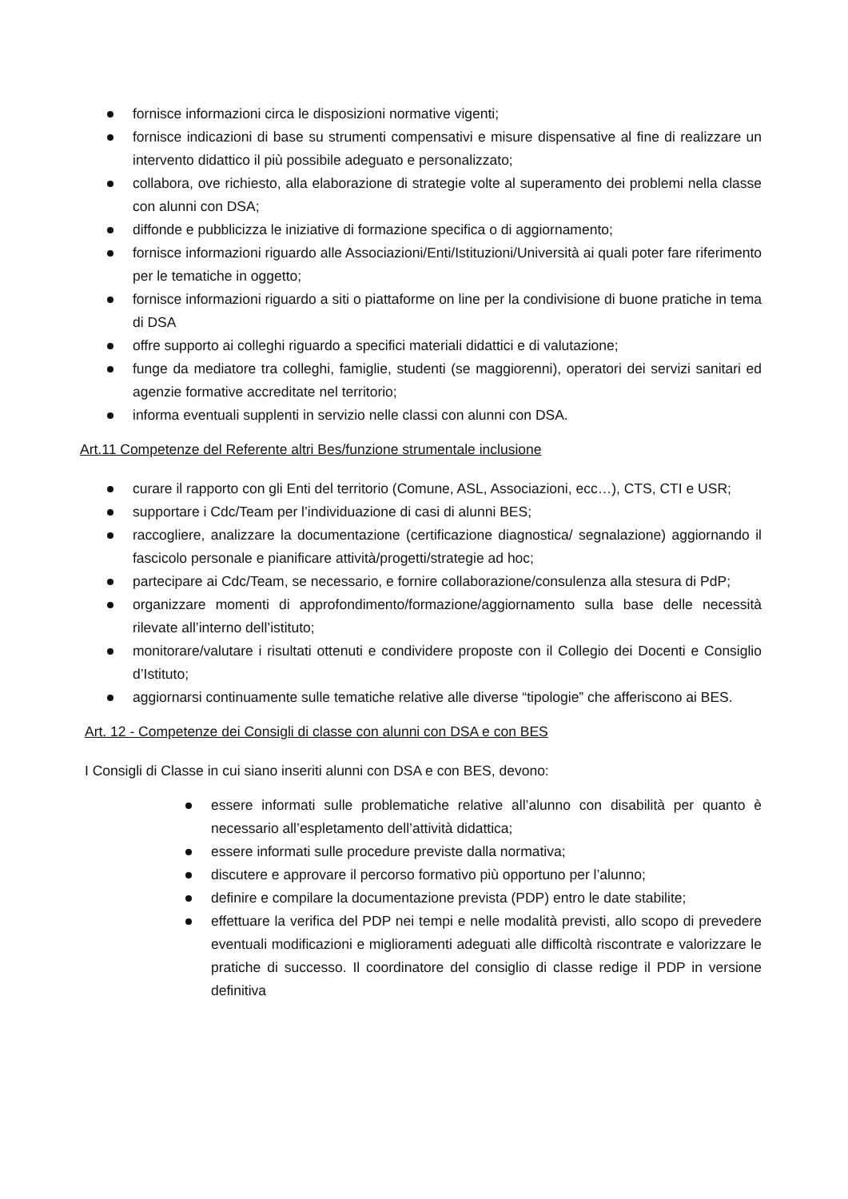fornisce informazioni circa le disposizioni normative vigenti;
fornisce indicazioni di base su strumenti compensativi e misure dispensative al fine di realizzare un intervento didattico il più possibile adeguato e personalizzato;
collabora, ove richiesto, alla elaborazione di strategie volte al superamento dei problemi nella classe con alunni con DSA;
diffonde e pubblicizza le iniziative di formazione specifica o di aggiornamento;
fornisce informazioni riguardo alle Associazioni/Enti/Istituzioni/Università ai quali poter fare riferimento per le tematiche in oggetto;
fornisce informazioni riguardo a siti o piattaforme on line per la condivisione di buone pratiche in tema di DSA
offre supporto ai colleghi riguardo a specifici materiali didattici e di valutazione;
funge da mediatore tra colleghi, famiglie, studenti (se maggiorenni), operatori dei servizi sanitari ed agenzie formative accreditate nel territorio;
informa eventuali supplenti in servizio nelle classi con alunni con DSA.
Art.11 Competenze del Referente altri Bes/funzione strumentale inclusione
curare il rapporto con gli Enti del territorio (Comune, ASL, Associazioni, ecc…), CTS, CTI e USR;
supportare i Cdc/Team per l’individuazione di casi di alunni BES;
raccogliere, analizzare la documentazione (certificazione diagnostica/ segnalazione) aggiornando il fascicolo personale e pianificare attività/progetti/strategie ad hoc;
partecipare ai Cdc/Team, se necessario, e fornire collaborazione/consulenza alla stesura di PdP;
organizzare momenti di approfondimento/formazione/aggiornamento sulla base delle necessità rilevate all’interno dell’istituto;
monitorare/valutare i risultati ottenuti e condividere proposte con il Collegio dei Docenti e Consiglio d’Istituto;
aggiornarsi continuamente sulle tematiche relative alle diverse “tipologie” che afferiscono ai BES.
Art. 12 - Competenze dei Consigli di classe con alunni con DSA e con BES
I Consigli di Classe in cui siano inseriti alunni con DSA e con BES, devono:
essere informati sulle problematiche relative all’alunno con disabilità per quanto è necessario all’espletamento dell’attività didattica;
essere informati sulle procedure previste dalla normativa;
discutere e approvare il percorso formativo più opportuno per l’alunno;
definire e compilare la documentazione prevista (PDP) entro le date stabilite;
effettuare la verifica del PDP nei tempi e nelle modalità previsti, allo scopo di prevedere eventuali modificazioni e miglioramenti adeguati alle difficoltà riscontrate e valorizzare le pratiche di successo. Il coordinatore del consiglio di classe redige il PDP in versione definitiva